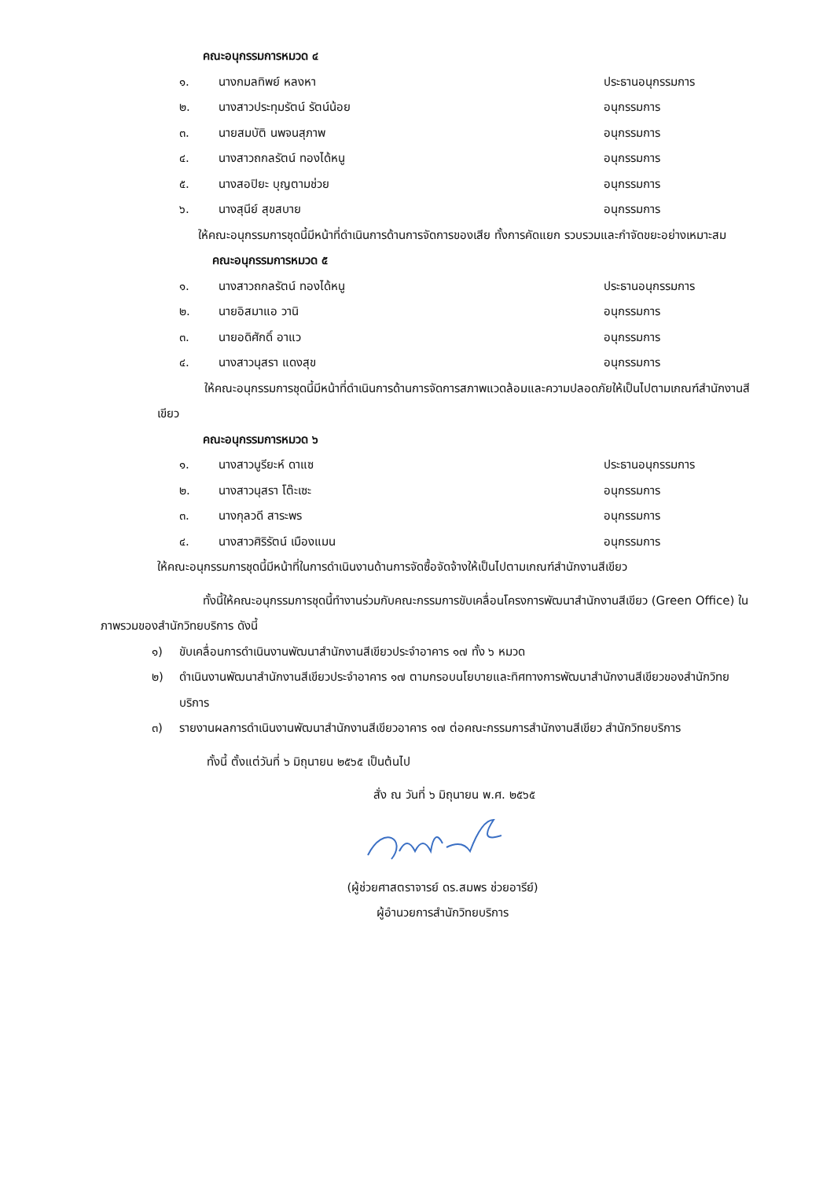คณะอนุกรรมการหมวด ๔
๑. นางกมลทิพย์ หลงหา ประธานอนุกรรมการ
๒. นางสาวประทุมรัตน์ รัตน์น้อย อนุกรรมการ
๓. นายสมบัติ นพจนสุภาพ อนุกรรมการ
๔. นางสาวถกลรัตน์ ทองได้หนู อนุกรรมการ
๕. นางสอปิยะ บุญตามช่วย อนุกรรมการ
๖. นางสุนีย์ สุขสบาย อนุกรรมการ
ให้คณะอนุกรรมการชุดนี้มีหน้าที่ดำเนินการด้านการจัดการของเสีย ทั้งการคัดแยก รวบรวมและกำจัดขยะอย่างเหมาะสม
คณะอนุกรรมการหมวด ๕
๑. นางสาวถกลรัตน์ ทองได้หนู ประธานอนุกรรมการ
๒. นายอิสมาแอ วานิ อนุกรรมการ
๓. นายอดิศักดิ์ อาแว อนุกรรมการ
๔. นางสาวนุสรา แดงสุข อนุกรรมการ
ให้คณะอนุกรรมการชุดนี้มีหน้าที่ดำเนินการด้านการจัดการสภาพแวดล้อมและความปลอดภัยให้เป็นไปตามเกณฑ์สำนักงานสีเขียว
คณะอนุกรรมการหมวด ๖
๑. นางสาวนูรียะห์ ดาแซ ประธานอนุกรรมการ
๒. นางสาวนุสรา โต๊ะเซะ อนุกรรมการ
๓. นางกุลวดี สาระพร อนุกรรมการ
๔. นางสาวศิริรัตน์ เมืองแมน อนุกรรมการ
ให้คณะอนุกรรมการชุดนี้มีหน้าที่ในการดำเนินงานด้านการจัดซื้อจัดจ้างให้เป็นไปตามเกณฑ์สำนักงานสีเขียว
ทั้งนี้ให้คณะอนุกรรมการชุดนี้ทำงานร่วมกับคณะกรรมการขับเคลื่อนโครงการพัฒนาสำนักงานสีเขียว (Green Office) ในภาพรวมของสำนักวิทยบริการ ดังนี้
๑) ขับเคลื่อนการดำเนินงานพัฒนาสำนักงานสีเขียวประจำอาคาร ๑๗ ทั้ง ๖ หมวด
๒) ดำเนินงานพัฒนาสำนักงานสีเขียวประจำอาคาร ๑๗ ตามกรอบนโยบายและทิศทางการพัฒนาสำนักงานสีเขียวของสำนักวิทยบริการ
๓) รายงานผลการดำเนินงานพัฒนาสำนักงานสีเขียวอาคาร ๑๗ ต่อคณะกรรมการสำนักงานสีเขียว สำนักวิทยบริการ
ทั้งนี้ ตั้งแต่วันที่ ๖ มิถุนายน ๒๕๖๕ เป็นต้นไป
สั่ง ณ วันที่ ๖ มิถุนายน พ.ศ. ๒๕๖๕
(ผู้ช่วยศาสตราจารย์ ดร.สมพร ช่วยอารีย์)
ผู้อำนวยการสำนักวิทยบริการ